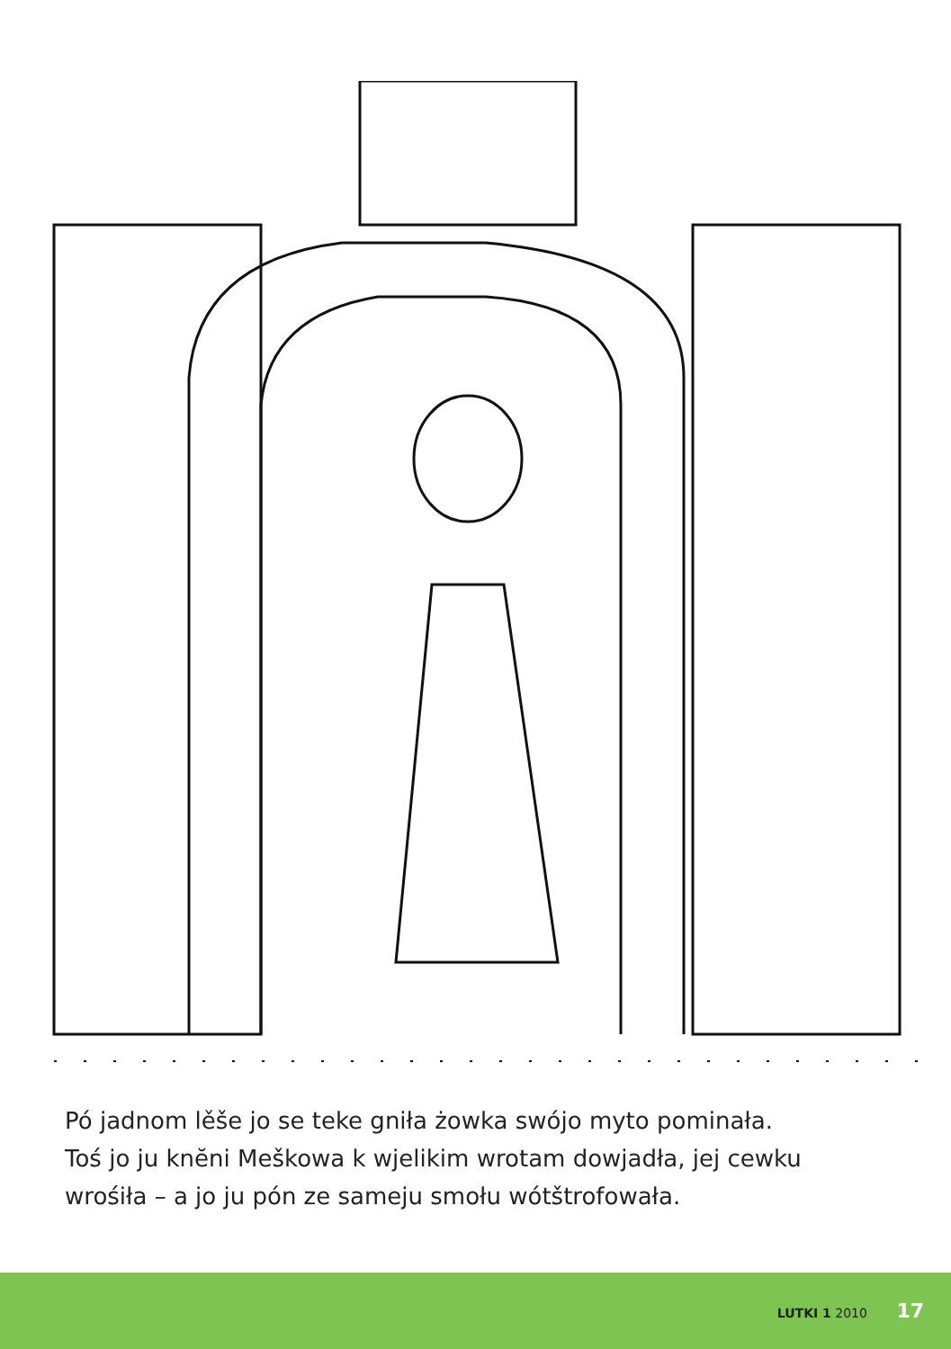Pó jadnom lěše jo se teke gniła żowka swójo myto pominała.
Toś jo ju knĕni Meškowa k wjelikim wrotam dowjadła, jej cewku
wrośiła – a jo ju pón ze sameju smołu wótštrofowała.
LUTKI 1 2010 17